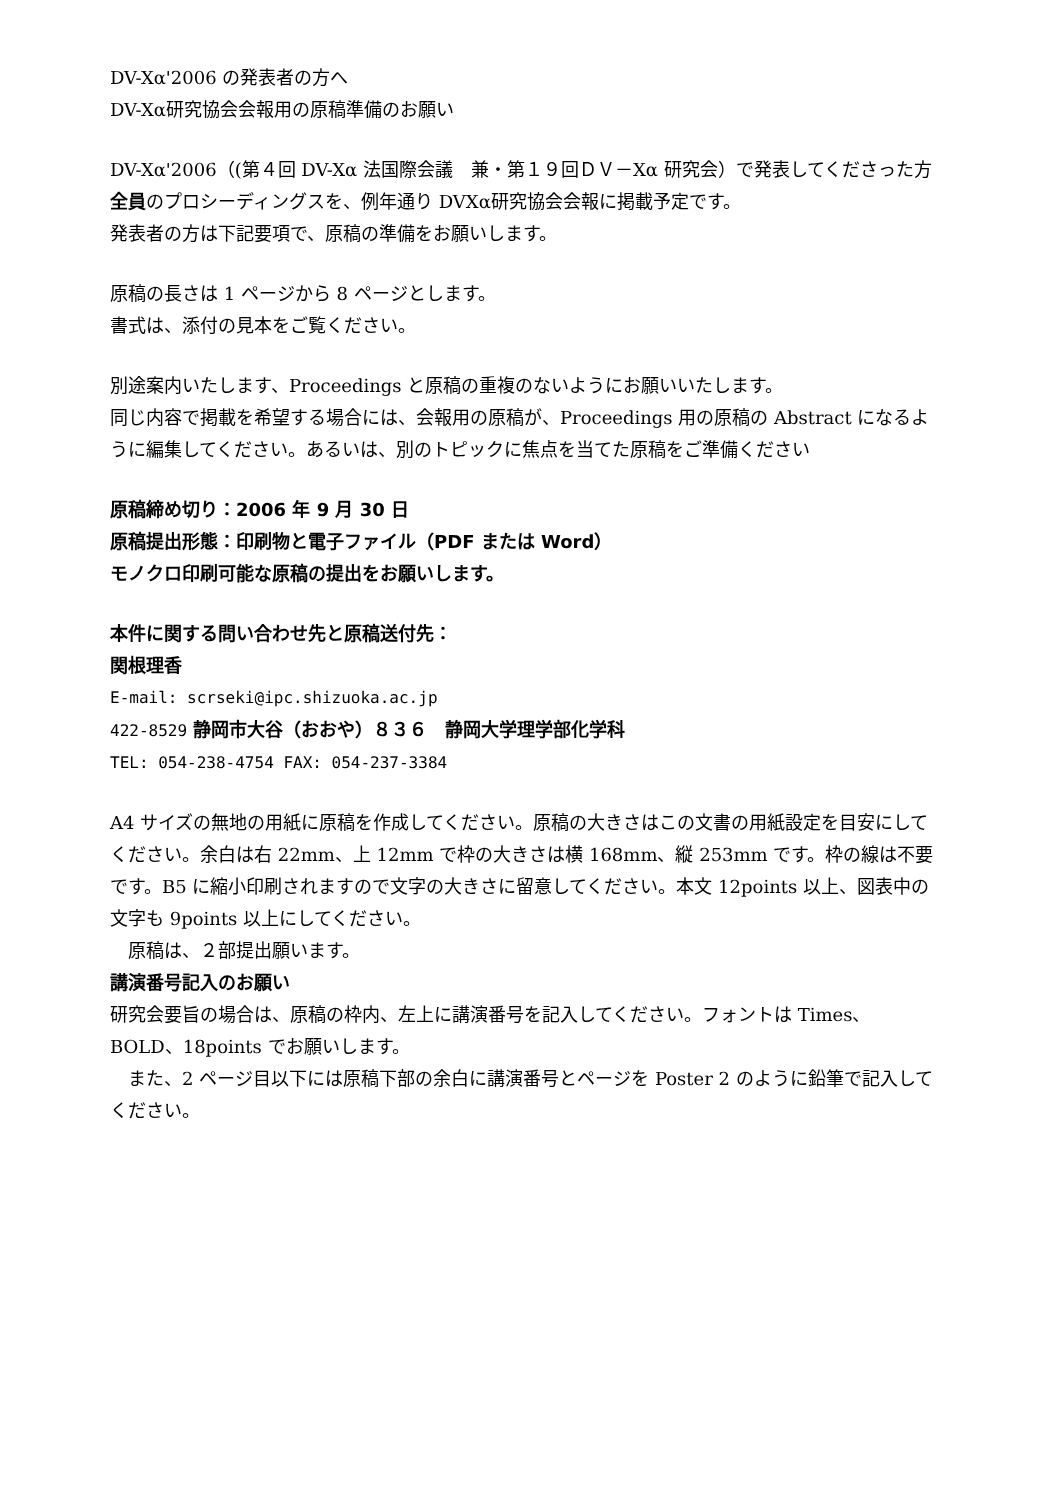DV-Xα'2006 の発表者の方へ
DV-Xα研究協会会報用の原稿準備のお願い
DV-Xα'2006（(第４回 DV-Xα 法国際会議　兼・第１９回ＤＶ－Xα 研究会）で発表してくださった方全員のプロシーディングスを、例年通り DVXα研究協会会報に掲載予定です。
発表者の方は下記要項で、原稿の準備をお願いします。
原稿の長さは 1 ページから 8 ページとします。
書式は、添付の見本をご覧ください。
別途案内いたします、Proceedings と原稿の重複のないようにお願いいたします。
同じ内容で掲載を希望する場合には、会報用の原稿が、Proceedings 用の原稿の Abstract になるように編集してください。あるいは、別のトピックに焦点を当てた原稿をご準備ください
原稿締め切り：2006 年 9 月 30 日
原稿提出形態：印刷物と電子ファイル（PDF または Word）
モノクロ印刷可能な原稿の提出をお願いします。
本件に関する問い合わせ先と原稿送付先：
関根理香
E-mail: scrseki@ipc.shizuoka.ac.jp
422-8529 静岡市大谷（おおや）８３６　静岡大学理学部化学科
TEL: 054-238-4754 FAX: 054-237-3384
A4 サイズの無地の用紙に原稿を作成してください。原稿の大きさはこの文書の用紙設定を目安にしてください。余白は右 22mm、上 12mm で枠の大きさは横 168mm、縦 253mm です。枠の線は不要です。B5 に縮小印刷されますので文字の大きさに留意してください。本文 12points 以上、図表中の文字も 9points 以上にしてください。
　原稿は、２部提出願います。
講演番号記入のお願い
研究会要旨の場合は、原稿の枠内、左上に講演番号を記入してください。フォントは Times、BOLD、18points でお願いします。
　また、2 ページ目以下には原稿下部の余白に講演番号とページを Poster 2 のように鉛筆で記入してください。